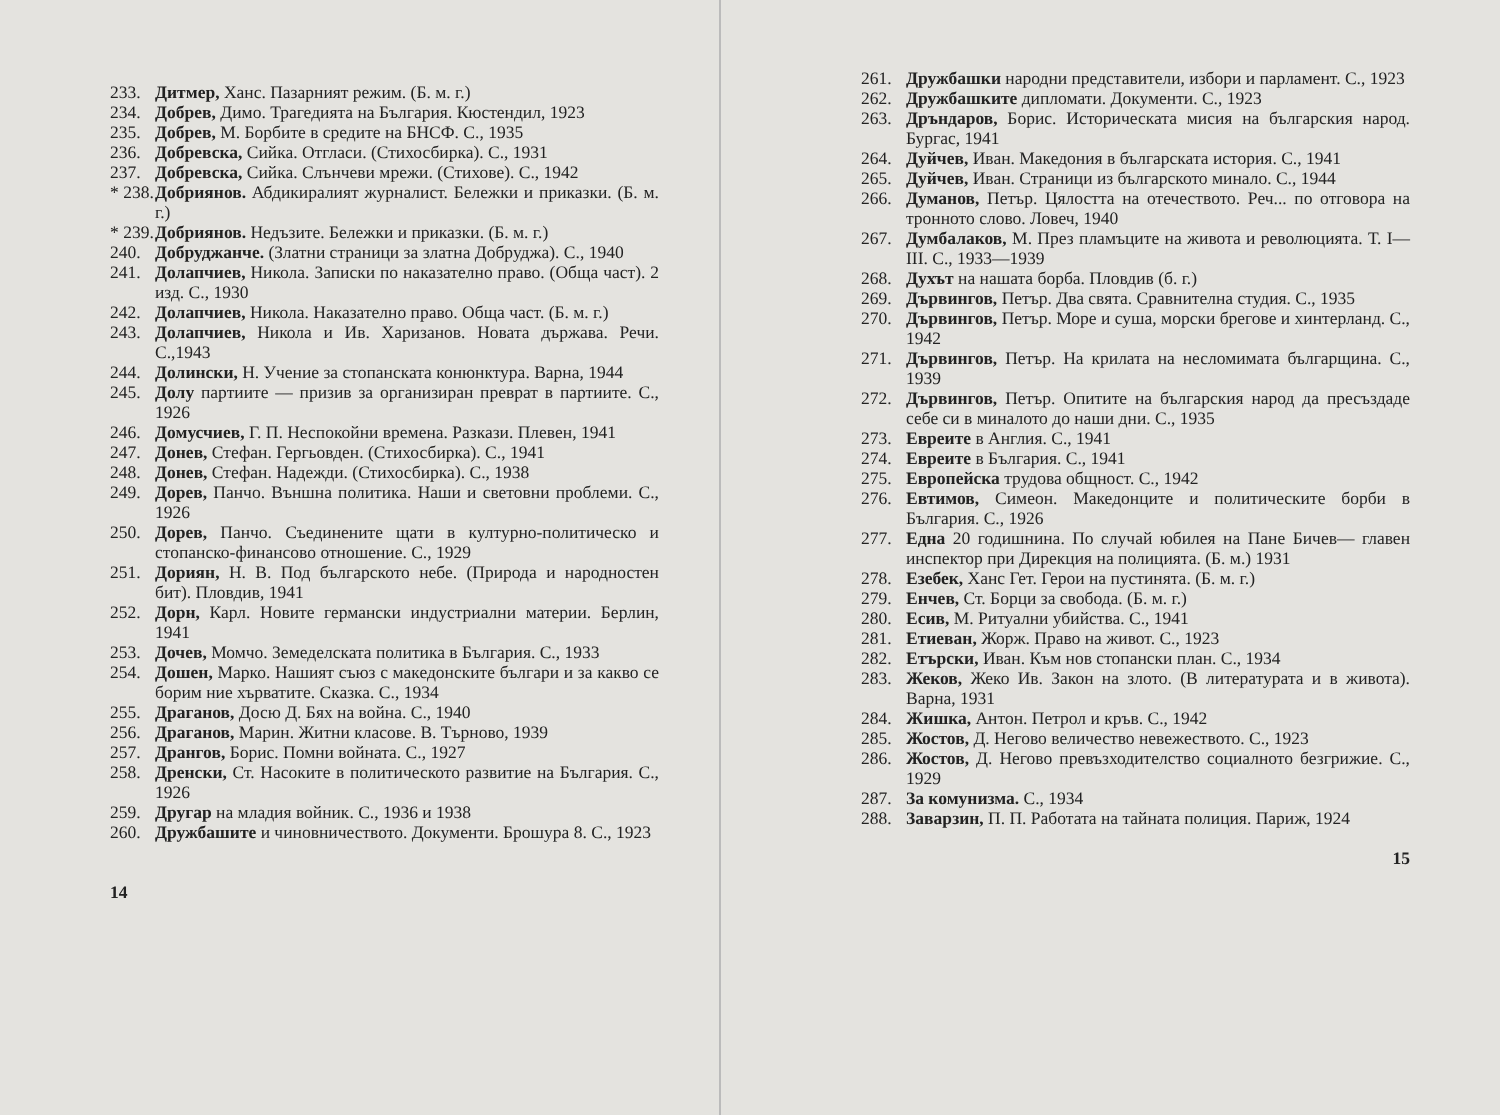233. Дитмер, Ханс. Пазарният режим. (Б. м. г.)
234. Добрев, Димо. Трагедията на България. Кюстендил, 1923
235. Добрев, М. Борбите в средите на БНСФ. С., 1935
236. Добревска, Сийка. Отгласи. (Стихосбирка). С., 1931
237. Добревска, Сийка. Слънчеви мрежи. (Стихове). С., 1942
* 238. Добриянов. Абдикиралият журналист. Бележки и приказки. (Б. м. г.)
* 239. Добриянов. Недъзите. Бележки и приказки. (Б. м. г.)
240. Добруджанче. (Златни страници за златна Добруджа). С., 1940
241. Долапчиев, Никола. Записки по наказателно право. (Обща част). 2 изд. С., 1930
242. Долапчиев, Никола. Наказателно право. Обща част. (Б. м. г.)
243. Долапчиев, Никола и Ив. Харизанов. Новата държава. Речи. С.,1943
244. Долински, Н. Учение за стопанската конюнктура. Варна, 1944
245. Долу партиите — призив за организиран преврат в партиите. С., 1926
246. Домусчиев, Г. П. Неспокойни времена. Разкази. Плевен, 1941
247. Донев, Стефан. Гергьовден. (Стихосбирка). С., 1941
248. Донев, Стефан. Надежди. (Стихосбирка). С., 1938
249. Дорев, Панчо. Външна политика. Наши и световни проблеми. С., 1926
250. Дорев, Панчо. Съединените щати в културно-политическо и стопанско-финансово отношение. С., 1929
251. Дориян, Н. В. Под българското небе. (Природа и народностен бит). Пловдив, 1941
252. Дорн, Карл. Новите германски индустриални материи. Берлин, 1941
253. Дочев, Момчо. Земеделската политика в България. С., 1933
254. Дошен, Марко. Нашият съюз с македонските българи и за какво се борим ние хърватите. Сказка. С., 1934
255. Драганов, Досю Д. Бях на война. С., 1940
256. Драганов, Марин. Житни класове. В. Търново, 1939
257. Дрангов, Борис. Помни войната. С., 1927
258. Дренски, Ст. Насоките в политическото развитие на България. С., 1926
259. Другар на младия войник. С., 1936 и 1938
260. Дружбашите и чиновничеството. Документи. Брошура 8. С., 1923
14
261. Дружбашки народни представители, избори и парламент. С., 1923
262. Дружбашките дипломати. Документи. С., 1923
263. Дръндаров, Борис. Историческата мисия на българския народ. Бургас, 1941
264. Дуйчев, Иван. Македония в българската история. С., 1941
265. Дуйчев, Иван. Страници из българското минало. С., 1944
266. Думанов, Петър. Цялостта на отечеството. Реч... по отговора на тронното слово. Ловеч, 1940
267. Думбалаков, М. През пламъците на живота и революцията. Т. I—III. С., 1933—1939
268. Духът на нашата борба. Пловдив (б. г.)
269. Дървингов, Петър. Два свята. Сравнителна студия. С., 1935
270. Дървингов, Петър. Море и суша, морски брегове и хинтерланд. С., 1942
271. Дървингов, Петър. На крилата на несломимата българщина. С., 1939
272. Дървингов, Петър. Опитите на българския народ да пресъздаде себе си в миналото до наши дни. С., 1935
273. Евреите в Англия. С., 1941
274. Евреите в България. С., 1941
275. Европейска трудова общност. С., 1942
276. Евтимов, Симеон. Македонците и политическите борби в България. С., 1926
277. Една 20 годишнина. По случай юбилея на Пане Бичев— главен инспектор при Дирекция на полицията. (Б. м.) 1931
278. Езебек, Ханс Гет. Герои на пустинята. (Б. м. г.)
279. Енчев, Ст. Борци за свобода. (Б. м. г.)
280. Есив, М. Ритуални убийства. С., 1941
281. Етиеван, Жорж. Право на живот. С., 1923
282. Етърски, Иван. Към нов стопански план. С., 1934
283. Жеков, Жеко Ив. Закон на злото. (В литературата и в живота). Варна, 1931
284. Жишка, Антон. Петрол и кръв. С., 1942
285. Жостов, Д. Негово величество невежеството. С., 1923
286. Жостов, Д. Негово превъзходителство социалното безгрижие. С., 1929
287. За комунизма. С., 1934
288. Заварзин, П. П. Работата на тайната полиция. Париж, 1924
15